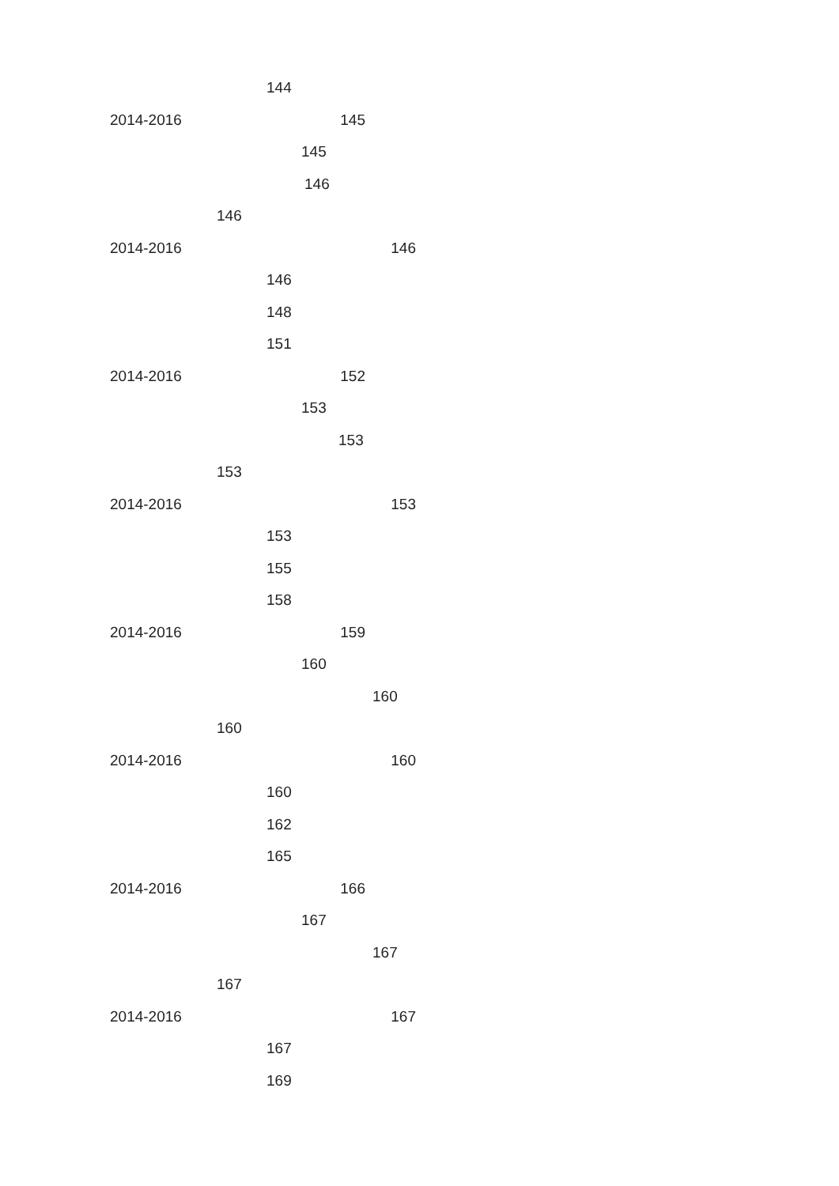144
2014-2016 145
145
146
146
2014-2016 146
146
148
151
2014-2016 152
153
153
153
2014-2016 153
153
155
158
2014-2016 159
160
160
160
2014-2016 160
160
162
165
2014-2016 166
167
167
167
2014-2016 167
167
169